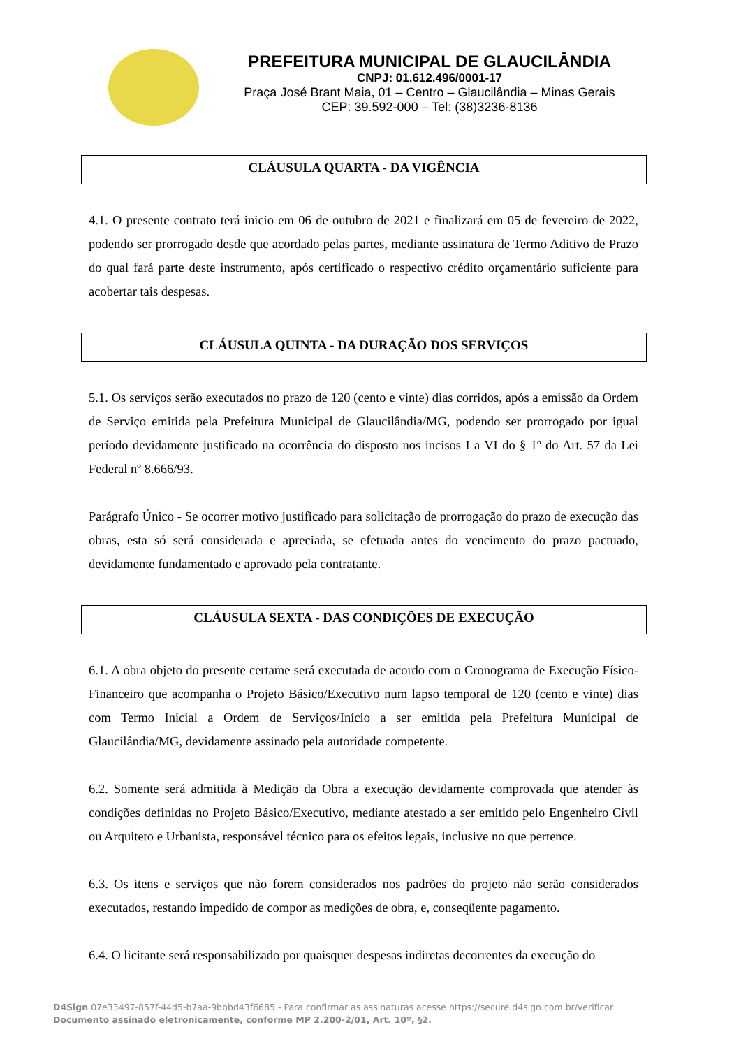PREFEITURA MUNICIPAL DE GLAUCILÂNDIA
CNPJ: 01.612.496/0001-17
Praça José Brant Maia, 01 – Centro – Glaucilândia – Minas Gerais
CEP: 39.592-000 – Tel: (38)3236-8136
CLÁUSULA QUARTA - DA VIGÊNCIA
4.1. O presente contrato terá inicio em 06 de outubro de 2021 e finalizará em 05 de fevereiro de 2022, podendo ser prorrogado desde que acordado pelas partes, mediante assinatura de Termo Aditivo de Prazo do qual fará parte deste instrumento, após certificado o respectivo crédito orçamentário suficiente para acobertar tais despesas.
CLÁUSULA QUINTA - DA DURAÇÃO DOS SERVIÇOS
5.1. Os serviços serão executados no prazo de 120 (cento e vinte) dias corridos, após a emissão da Ordem de Serviço emitida pela Prefeitura Municipal de Glaucilândia/MG, podendo ser prorrogado por igual período devidamente justificado na ocorrência do disposto nos incisos I a VI do § 1º do Art. 57 da Lei Federal nº 8.666/93.
Parágrafo Único - Se ocorrer motivo justificado para solicitação de prorrogação do prazo de execução das obras, esta só será considerada e apreciada, se efetuada antes do vencimento do prazo pactuado, devidamente fundamentado e aprovado pela contratante.
CLÁUSULA SEXTA - DAS CONDIÇÕES DE EXECUÇÃO
6.1. A obra objeto do presente certame será executada de acordo com o Cronograma de Execução Físico-Financeiro que acompanha o Projeto Básico/Executivo num lapso temporal de 120 (cento e vinte) dias com Termo Inicial a Ordem de Serviços/Início a ser emitida pela Prefeitura Municipal de Glaucilândia/MG, devidamente assinado pela autoridade competente.
6.2. Somente será admitida à Medição da Obra a execução devidamente comprovada que atender às condições definidas no Projeto Básico/Executivo, mediante atestado a ser emitido pelo Engenheiro Civil ou Arquiteto e Urbanista, responsável técnico para os efeitos legais, inclusive no que pertence.
6.3. Os itens e serviços que não forem considerados nos padrões do projeto não serão considerados executados, restando impedido de compor as medições de obra, e, conseqüente pagamento.
6.4. O licitante será responsabilizado por quaisquer despesas indiretas decorrentes da execução do
D4Sign 07e33497-857f-44d5-b7aa-9bbbd43f6685 - Para confirmar as assinaturas acesse https://secure.d4sign.com.br/verificar
Documento assinado eletronicamente, conforme MP 2.200-2/01, Art. 10º, §2.